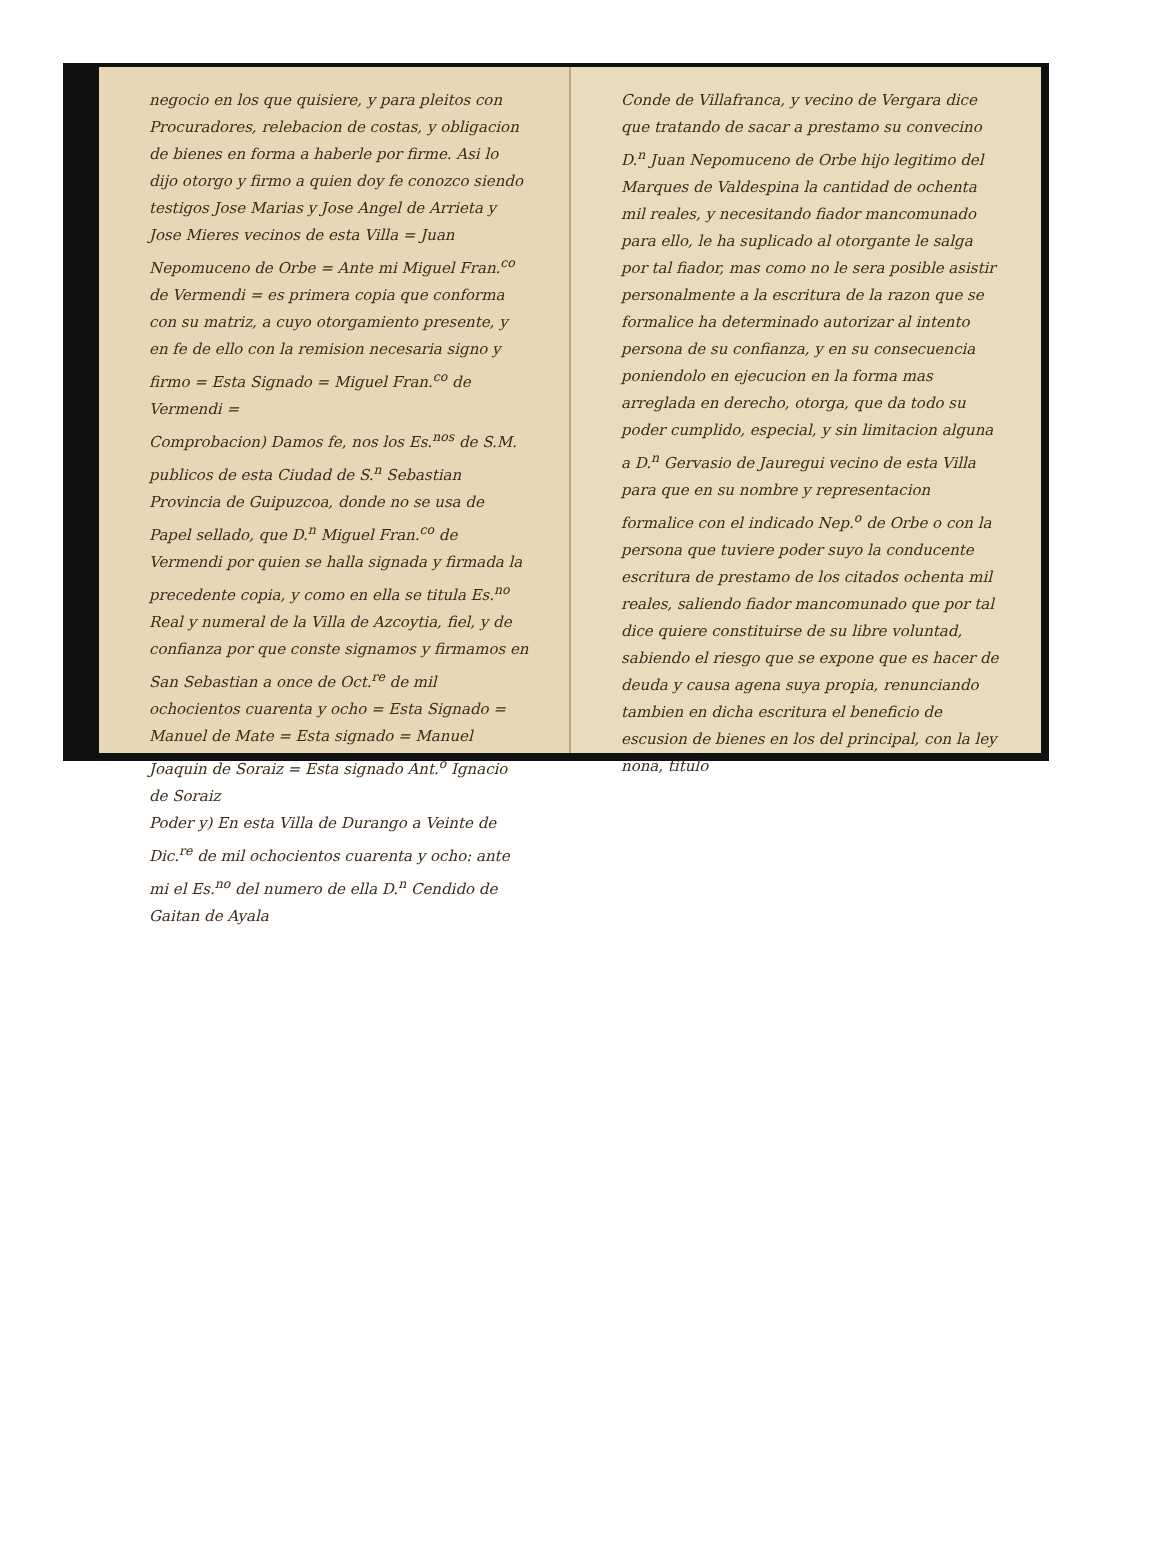negocio en los que quisiere, y para pleitos con Procuradores, relebacion de costas, y obligacion de bienes en forma a haberle por firme. Asi lo dijo otorgo y firmo a quien doy fe conozco siendo testigos Jose Marias y Jose Angel de Arrieta y Jose Mieres vecinos de esta Villa = Juan Nepomuceno de Orbe = Ante mi Miguel Fran.<sup>co</sup> de Vermendi = es primera copia que conforma con su matriz, a cuyo otorgamiento presente, y en fe de ello con la remision necesaria signo y firmo = Esta Signado = Miguel Fran.<sup>co</sup> de Vermendi =
Comprobacion) Damos fe, nos los Es.<sup>nos</sup> de S.M. publicos de esta Ciudad de S.<sup>n</sup> Sebastian Provincia de Guipuzcoa, donde no se usa de Papel sellado, que D.<sup>n</sup> Miguel Fran.<sup>co</sup> de Vermendi por quien se halla signada y firmada la precedente copia, y como en ella se titula Es.<sup>no</sup> Real y numeral de la Villa de Azcoytia, fiel, y de confianza por que conste signamos y firmamos en San Sebastian a once de Oct.<sup>re</sup> de mil ochocientos cuarenta y ocho = Esta Signado = Manuel de Mate = Esta signado = Manuel Joaquin de Soraiz = Esta signado Ant.<sup>o</sup> Ignacio de Soraiz
Poder y) En esta Villa de Durango a Veinte de Dic.<sup>re</sup> de mil ochocientos cuarenta y ocho: ante mi el Es.<sup>no</sup> del numero de ella D.<sup>n</sup> Cendido de Gaitan de Ayala
Conde de Villafranca, y vecino de Vergara dice que tratando de sacar a prestamo su convecino D.<sup>n</sup> Juan Nepomuceno de Orbe hijo legitimo del Marques de Valdespina la cantidad de ochenta mil reales, y necesitando fiador mancomunado para ello, le ha suplicado al otorgante le salga por tal fiador, mas como no le sera posible asistir personalmente a la escritura de la razon que se formalice ha determinado autorizar al intento persona de su confianza, y en su consecuencia poniendolo en ejecucion en la forma mas arreglada en derecho, otorga, que da todo su poder cumplido, especial, y sin limitacion alguna a D.<sup>n</sup> Gervasio de Jauregui vecino de esta Villa para que en su nombre y representacion formalice con el indicado Nep.<sup>o</sup> de Orbe o con la persona que tuviere poder suyo la conducente escritura de prestamo de los citados ochenta mil reales, saliendo fiador mancomunado que por tal dice quiere constituirse de su libre voluntad, sabiendo el riesgo que se expone que es hacer de deuda y causa agena suya propia, renunciando tambien en dicha escritura el beneficio de escusion de bienes en los del principal, con la ley nona, titulo